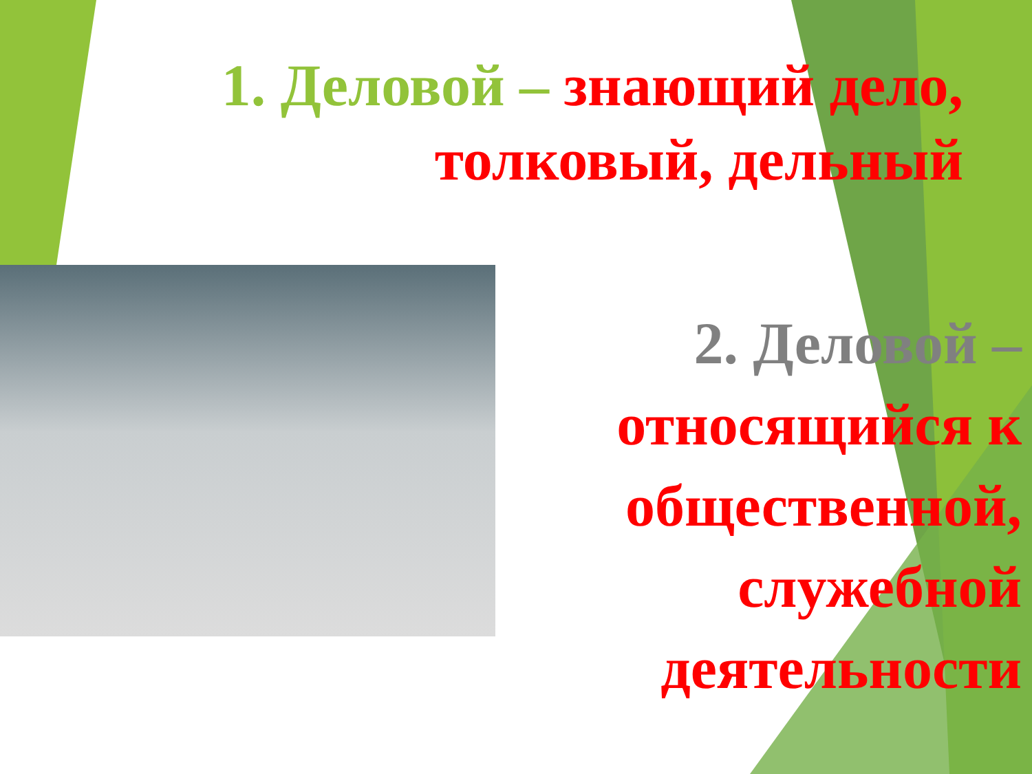1. Деловой – знающий дело, толковый, дельный
2. Деловой – относящийся к общественной, служебной деятельности